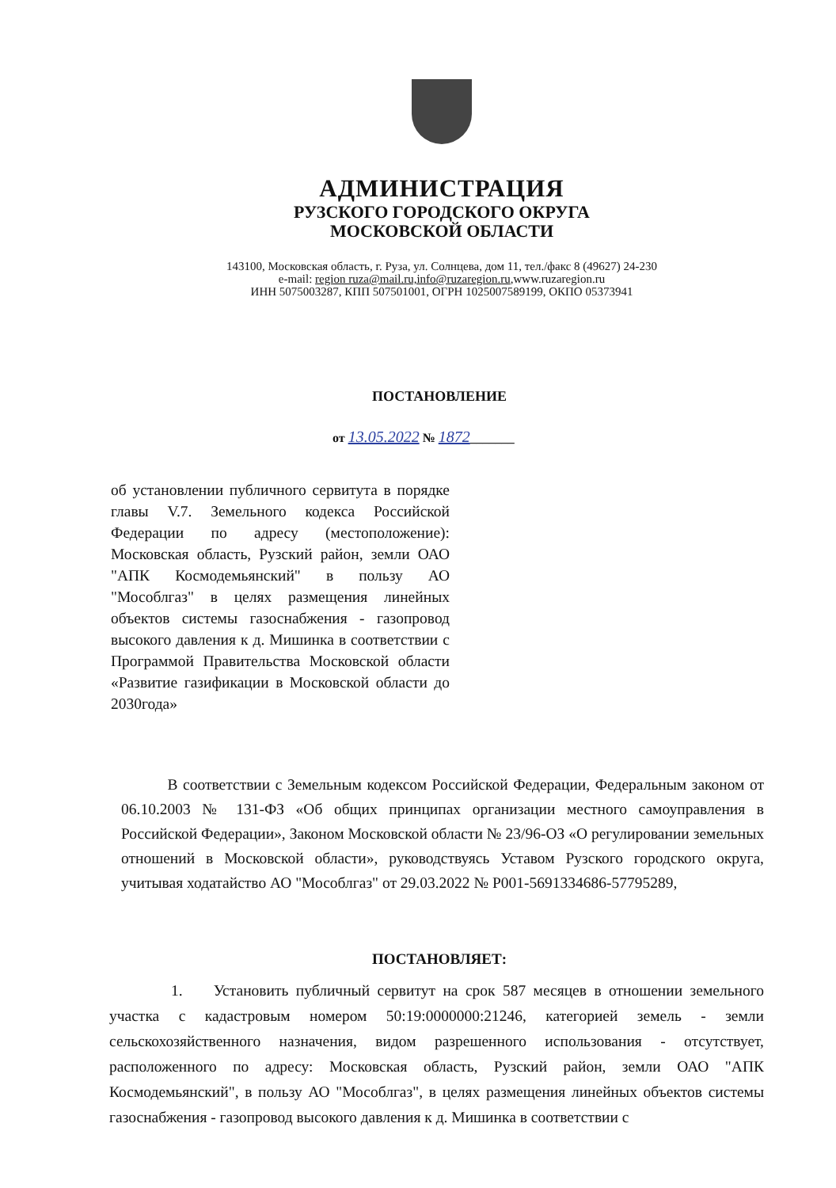АДМИНИСТРАЦИЯ
РУЗСКОГО ГОРОДСКОГО ОКРУГА
МОСКОВСКОЙ ОБЛАСТИ
143100, Московская область, г. Руза, ул. Солнцева, дом 11, тел./факс 8 (49627) 24-230
e-mail: region ruza@mail.ru,info@ruzaregion.ru,www.ruzaregion.ru
ИНН 5075003287, КПП 507501001, ОГРН 1025007589199, ОКПО 05373941
ПОСТАНОВЛЕНИЕ
от 13.05.2022 № 1872_______
об установлении публичного сервитута в порядке главы V.7. Земельного кодекса Российской Федерации по адресу (местоположение): Московская область, Рузский район, земли ОАО "АПК Космодемьянский" в пользу АО "Мособлгаз" в целях размещения линейных объектов системы газоснабжения - газопровод высокого давления к д. Мишинка в соответствии с Программой Правительства Московской области «Развитие газификации в Московской области до 2030года»
   В соответствии с Земельным кодексом Российской Федерации, Федеральным законом от 06.10.2003 № 131-ФЗ «Об общих принципах организации местного самоуправления в Российской Федерации», Законом Московской области № 23/96-ОЗ «О регулировании земельных отношений в Московской области», руководствуясь Уставом Рузского городского округа, учитывая ходатайство АО "Мособлгаз" от 29.03.2022 № Р001-5691334686-57795289,
ПОСТАНОВЛЯЕТ:
    1.  Установить публичный сервитут на срок 587 месяцев в отношении земельного участка с кадастровым номером 50:19:0000000:21246, категорией земель - земли сельскохозяйственного назначения, видом разрешенного использования - отсутствует, расположенного по адресу: Московская область, Рузский район, земли ОАО "АПК Космодемьянский", в пользу АО "Мособлгаз", в целях размещения линейных объектов системы газоснабжения - газопровод высокого давления к д. Мишинка в соответствии с